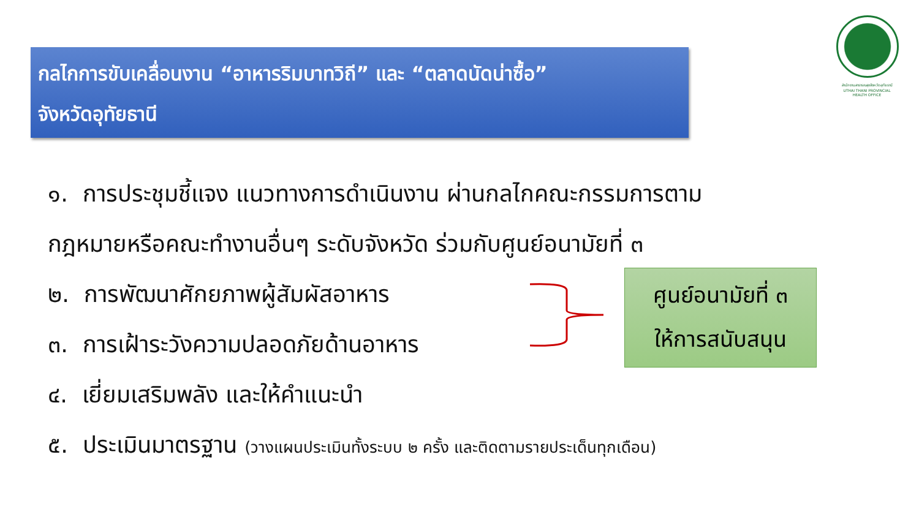กลไกการขับเคลื่อนงาน “อาหารริมบาทวิถี” และ “ตลาดนัดน่าซื้อ”
จังหวัดอุทัยธานี
สำนักงานสาธารณสุขจังหวัดอุทัยธานี
UTHAI THANI PROVINCIAL HEALTH OFFICE
๑. การประชุมชี้แจง แนวทางการดำเนินงาน ผ่านกลไกคณะกรรมการตาม
กฎหมายหรือคณะทำงานอื่นๆ ระดับจังหวัด ร่วมกับศูนย์อนามัยที่ ๓
๒. การพัฒนาศักยภาพผู้สัมผัสอาหาร
๓. การเฝ้าระวังความปลอดภัยด้านอาหาร
๔. เยี่ยมเสริมพลัง และให้คำแนะนำ
๕. ประเมินมาตรฐาน (วางแผนประเมินทั้งระบบ ๒ ครั้ง และติดตามรายประเด็นทุกเดือน)
ศูนย์อนามัยที่ ๓
ให้การสนับสนุน